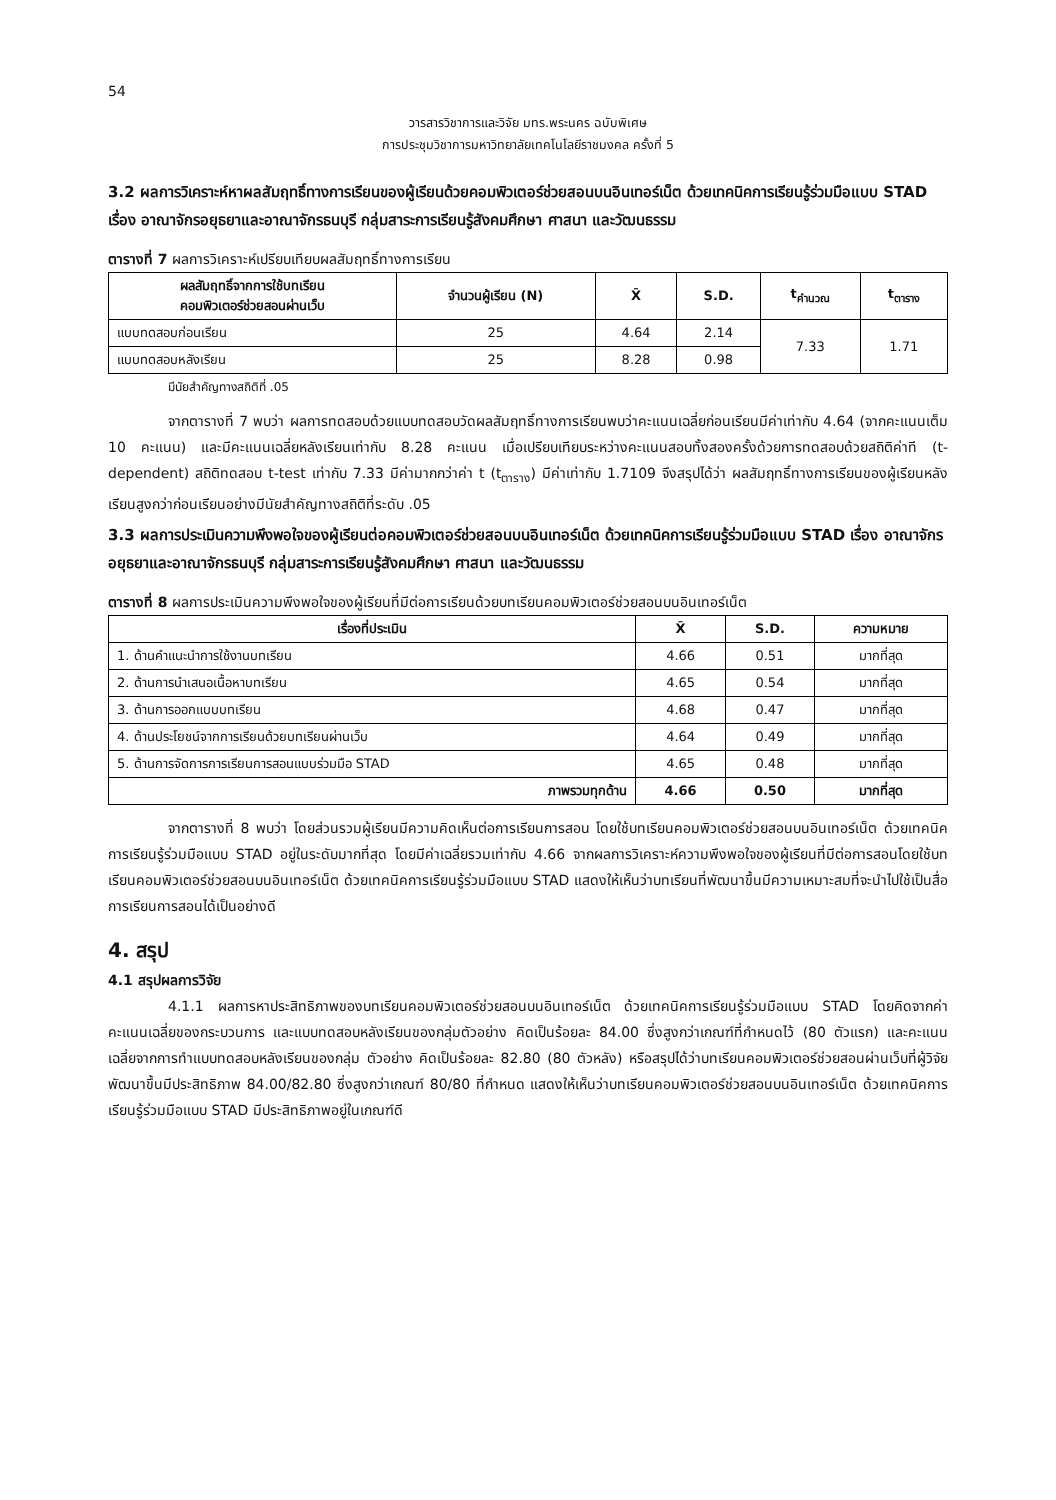54
วารสารวิชาการและวิจัย มทร.พระนคร ฉบับพิเศษ
การประชุมวิชาการมหาวิทยาลัยเทคโนโลยีราชมงคล ครั้งที่ 5
3.2 ผลการวิเคราะห์หาผลสัมฤทธิ์ทางการเรียนของผู้เรียนด้วยคอมพิวเตอร์ช่วยสอนบนอินเทอร์เน็ต ด้วยเทคนิคการเรียนรู้ร่วมมือแบบ STAD เรื่อง อาณาจักรอยุธยาและอาณาจักรธนบุรี กลุ่มสาระการเรียนรู้สังคมศึกษา ศาสนา และวัฒนธรรม
ตารางที่ 7 ผลการวิเคราะห์เปรียบเทียบผลสัมฤทธิ์ทางการเรียน
| ผลสัมฤทธิ์จากการใช้บทเรียน คอมพิวเตอร์ช่วยสอนผ่านเว็บ | จำนวนผู้เรียน (N) | X̄ | S.D. | t<sub>คำนวณ</sub> | t<sub>ตาราง</sub> |
| --- | --- | --- | --- | --- | --- |
| แบบทดสอบก่อนเรียน | 25 | 4.64 | 2.14 | 7.33 | 1.71 |
| แบบทดสอบหลังเรียน | 25 | 8.28 | 0.98 | | |
มีนัยสำคัญทางสถิติที่ .05
จากตารางที่ 7 พบว่า ผลการทดสอบด้วยแบบทดสอบวัดผลสัมฤทธิ์ทางการเรียนพบว่าคะแนนเฉลี่ยก่อนเรียนมีค่าเท่ากับ 4.64 (จากคะแนนเต็ม 10 คะแนน) และมีคะแนนเฉลี่ยหลังเรียนเท่ากับ 8.28 คะแนน เมื่อเปรียบเทียบระหว่างคะแนนสอบทั้งสองครั้งด้วยการทดสอบด้วยสถิติค่าที (t-dependent) สถิติทดสอบ t-test เท่ากับ 7.33 มีค่ามากกว่าค่า t (t<sub>ตาราง</sub>) มีค่าเท่ากับ 1.7109 จึงสรุปได้ว่า ผลสัมฤทธิ์ทางการเรียนของผู้เรียนหลังเรียนสูงกว่าก่อนเรียนอย่างมีนัยสำคัญทางสถิติที่ระดับ .05
3.3 ผลการประเมินความพึงพอใจของผู้เรียนต่อคอมพิวเตอร์ช่วยสอนบนอินเทอร์เน็ต ด้วยเทคนิคการเรียนรู้ร่วมมือแบบ STAD เรื่อง อาณาจักรอยุธยาและอาณาจักรธนบุรี กลุ่มสาระการเรียนรู้สังคมศึกษา ศาสนา และวัฒนธรรม
ตารางที่ 8 ผลการประเมินความพึงพอใจของผู้เรียนที่มีต่อการเรียนด้วยบทเรียนคอมพิวเตอร์ช่วยสอนบนอินเทอร์เน็ต
| เรื่องที่ประเมิน | X̄ | S.D. | ความหมาย |
| --- | --- | --- | --- |
| 1. ด้านคำแนะนำการใช้งานบทเรียน | 4.66 | 0.51 | มากที่สุด |
| 2. ด้านการนำเสนอเนื้อหาบทเรียน | 4.65 | 0.54 | มากที่สุด |
| 3. ด้านการออกแบบบทเรียน | 4.68 | 0.47 | มากที่สุด |
| 4. ด้านประโยชน์จากการเรียนด้วยบทเรียนผ่านเว็บ | 4.64 | 0.49 | มากที่สุด |
| 5. ด้านการจัดการการเรียนการสอนแบบร่วมมือ STAD | 4.65 | 0.48 | มากที่สุด |
| ภาพรวมทุกด้าน | 4.66 | 0.50 | มากที่สุด |
จากตารางที่ 8 พบว่า โดยส่วนรวมผู้เรียนมีความคิดเห็นต่อการเรียนการสอน โดยใช้บทเรียนคอมพิวเตอร์ช่วยสอนบนอินเทอร์เน็ต ด้วยเทคนิคการเรียนรู้ร่วมมือแบบ STAD อยู่ในระดับมากที่สุด โดยมีค่าเฉลี่ยรวมเท่ากับ 4.66 จากผลการวิเคราะห์ความพึงพอใจของผู้เรียนที่มีต่อการสอนโดยใช้บทเรียนคอมพิวเตอร์ช่วยสอนบนอินเทอร์เน็ต ด้วยเทคนิคการเรียนรู้ร่วมมือแบบ STAD แสดงให้เห็นว่าบทเรียนที่พัฒนาขึ้นมีความเหมาะสมที่จะนำไปใช้เป็นสื่อการเรียนการสอนได้เป็นอย่างดี
4. สรุป
4.1 สรุปผลการวิจัย
4.1.1 ผลการหาประสิทธิภาพของบทเรียนคอมพิวเตอร์ช่วยสอนบนอินเทอร์เน็ต ด้วยเทคนิคการเรียนรู้ร่วมมือแบบ STAD โดยคิดจากค่าคะแนนเฉลี่ยของกระบวนการ และแบบทดสอบหลังเรียนของกลุ่มตัวอย่าง คิดเป็นร้อยละ 84.00 ซึ่งสูงกว่าเกณฑ์ที่กำหนดไว้ (80 ตัวแรก) และคะแนนเฉลี่ยจากการทำแบบทดสอบหลังเรียนของกลุ่ม ตัวอย่าง คิดเป็นร้อยละ 82.80 (80 ตัวหลัง) หรือสรุปได้ว่าบทเรียนคอมพิวเตอร์ช่วยสอนผ่านเว็บที่ผู้วิจัยพัฒนาขึ้นมีประสิทธิภาพ 84.00/82.80 ซึ่งสูงกว่าเกณฑ์ 80/80 ที่กำหนด แสดงให้เห็นว่าบทเรียนคอมพิวเตอร์ช่วยสอนบนอินเทอร์เน็ต ด้วยเทคนิคการเรียนรู้ร่วมมือแบบ STAD มีประสิทธิภาพอยู่ในเกณฑ์ดี